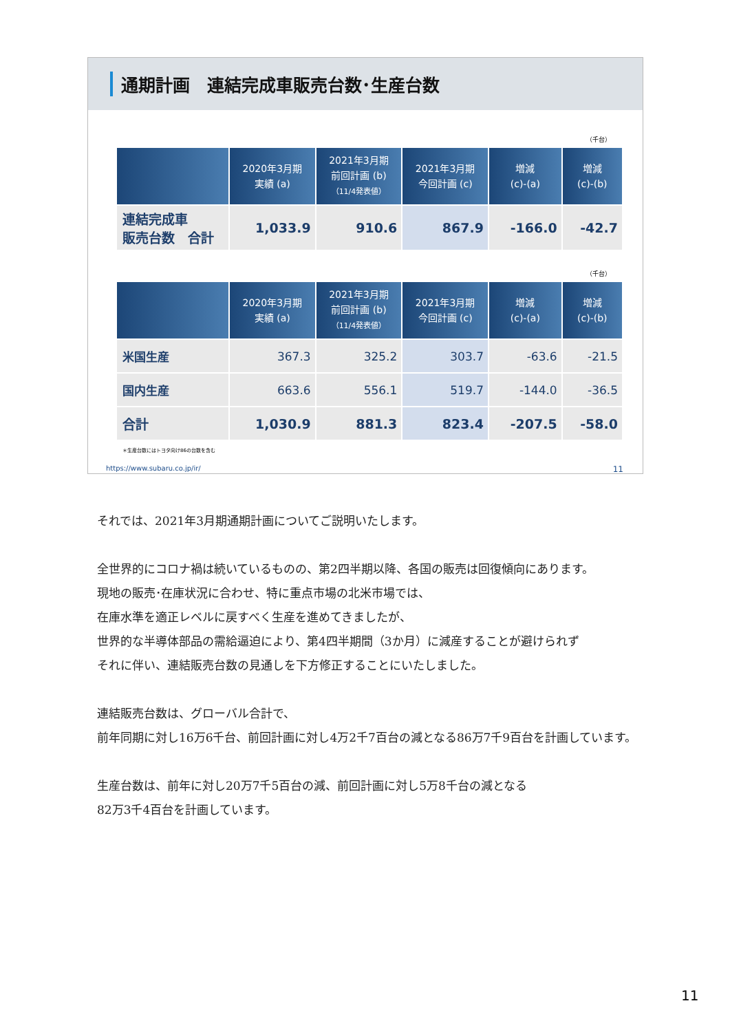通期計画　連結完成車販売台数･生産台数
（千台）
| | 2020年3月期 実績 (a) | 2021年3月期 前回計画 (b) （11/4発表値） | 2021年3月期 今回計画 (c) | 増減 (c)-(a) | 増減 (c)-(b) |
| --- | --- | --- | --- | --- | --- |
| 連結完成車 販売台数 合計 | 1,033.9 | 910.6 | 867.9 | -166.0 | -42.7 |
（千台）
| | 2020年3月期 実績 (a) | 2021年3月期 前回計画 (b) （11/4発表値） | 2021年3月期 今回計画 (c) | 増減 (c)-(a) | 増減 (c)-(b) |
| --- | --- | --- | --- | --- | --- |
| 米国生産 | 367.3 | 325.2 | 303.7 | -63.6 | -21.5 |
| 国内生産 | 663.6 | 556.1 | 519.7 | -144.0 | -36.5 |
| 合計 | 1,030.9 | 881.3 | 823.4 | -207.5 | -58.0 |
＊生産台数にはトヨタ向け86の台数を含む
https://www.subaru.co.jp/ir/ 11
それでは、2021年3月期通期計画についてご説明いたします。
全世界的にコロナ禍は続いているものの、第2四半期以降、各国の販売は回復傾向にあります。
現地の販売･在庫状況に合わせ、特に重点市場の北米市場では、
在庫水準を適正レベルに戻すべく生産を進めてきましたが、
世界的な半導体部品の需給逼迫により、第4四半期間（3か月）に減産することが避けられず
それに伴い、連結販売台数の見通しを下方修正することにいたしました。
連結販売台数は、グローバル合計で、
前年同期に対し16万6千台、前回計画に対し4万2千7百台の減となる86万7千9百台を計画しています。
生産台数は、前年に対し20万7千5百台の減、前回計画に対し5万8千台の減となる
82万3千4百台を計画しています。
11